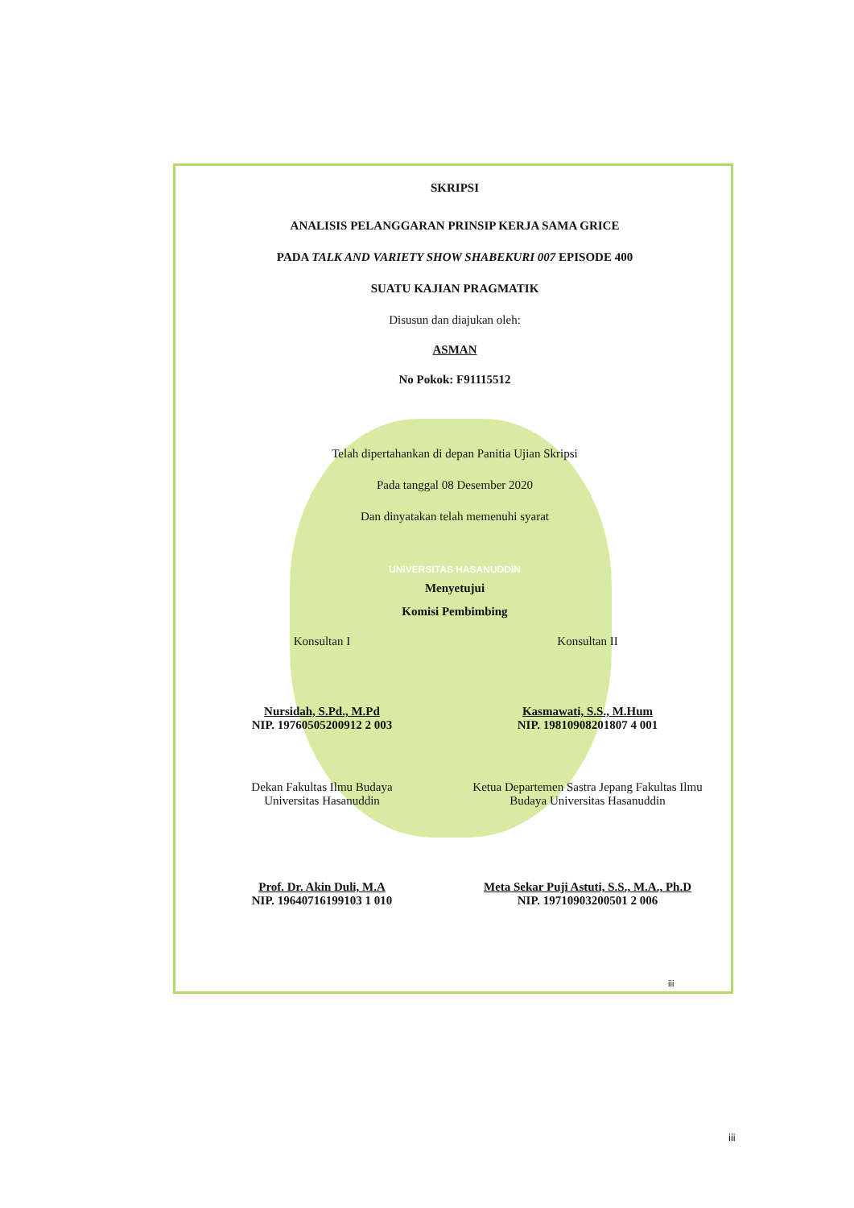SKRIPSI
ANALISIS PELANGGARAN PRINSIP KERJA SAMA GRICE
PADA TALK AND VARIETY SHOW SHABEKURI 007 EPISODE 400
SUATU KAJIAN PRAGMATIK
Disusun dan diajukan oleh:
ASMAN
No Pokok: F91115512
Telah dipertahankan di depan Panitia Ujian Skripsi
Pada tanggal 08 Desember 2020
Dan dinyatakan telah memenuhi syarat
UNIVERSITAS HASANUDDIN
Menyetujui
Komisi Pembimbing
Konsultan I Konsultan II
Nursidah, S.Pd., M.Pd
NIP. 19760505200912 2 003
Kasmawati, S.S., M.Hum
NIP. 19810908201807 4 001
Dekan Fakultas Ilmu Budaya
Universitas Hasanuddin
Ketua Departemen Sastra Jepang Fakultas Ilmu Budaya Universitas Hasanuddin
Prof. Dr. Akin Duli, M.A
NIP. 19640716199103 1 010
Meta Sekar Puji Astuti, S.S., M.A., Ph.D
NIP. 19710903200501 2 006
iii
iii